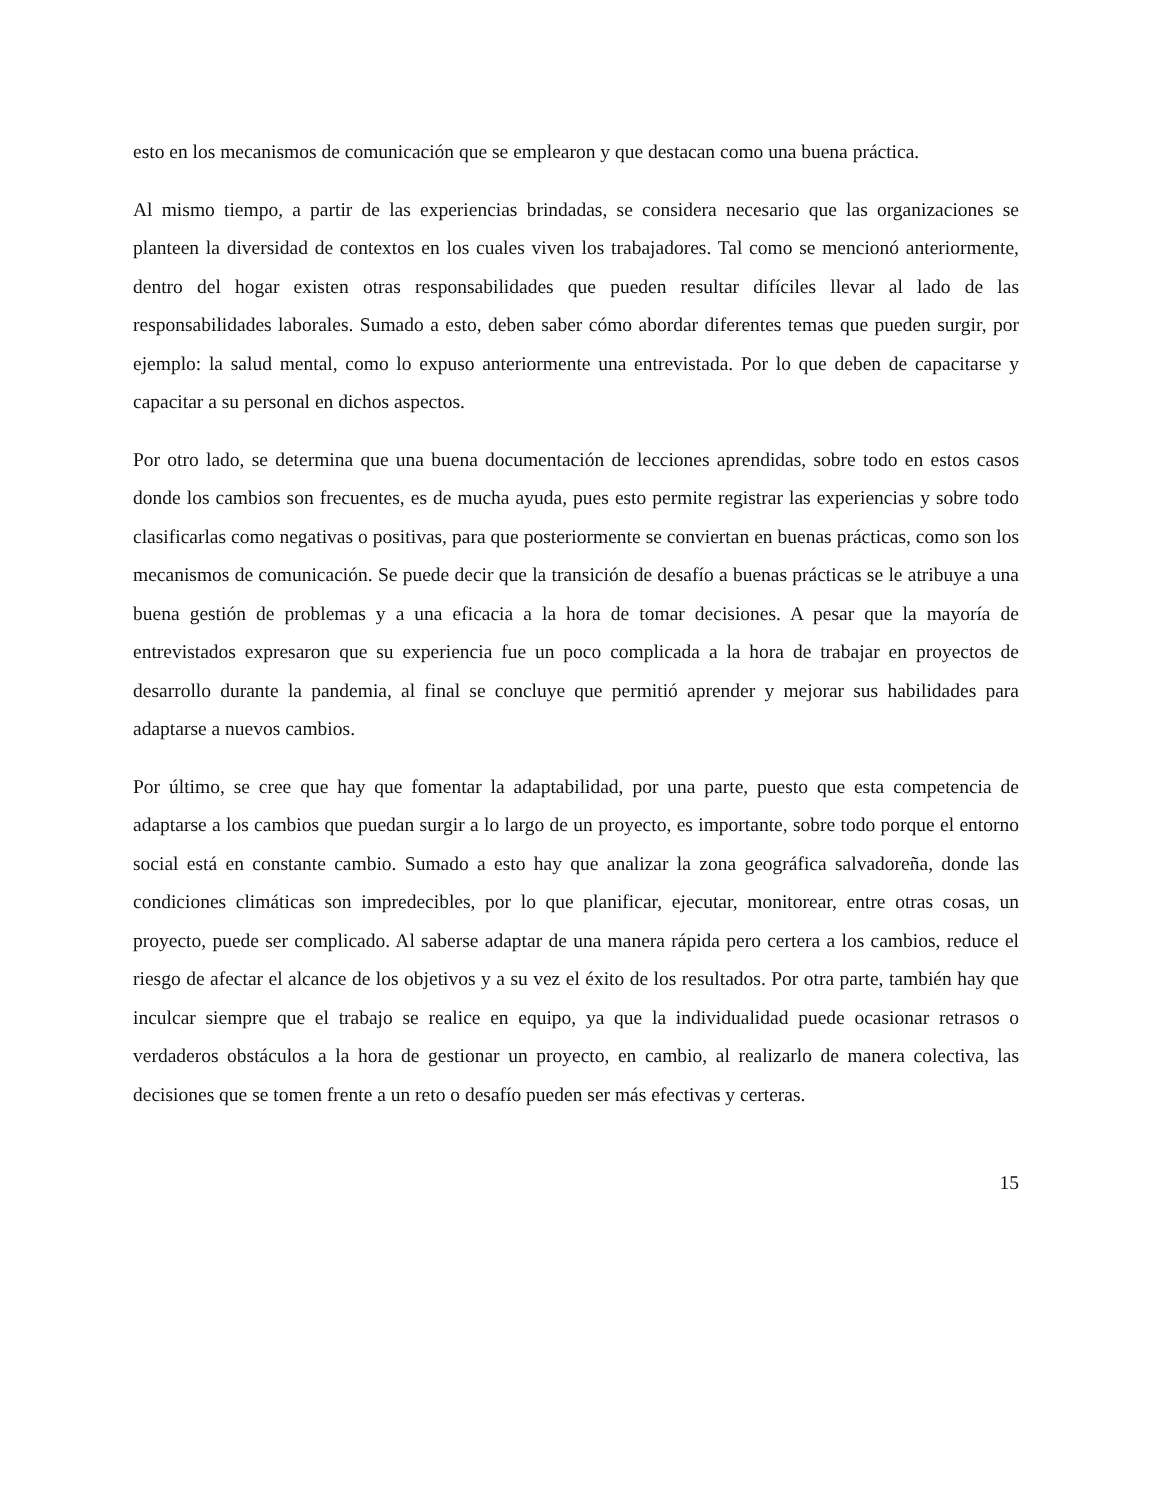esto en los mecanismos de comunicación que se emplearon y que destacan como una buena práctica.
Al mismo tiempo, a partir de las experiencias brindadas, se considera necesario que las organizaciones se planteen la diversidad de contextos en los cuales viven los trabajadores. Tal como se mencionó anteriormente, dentro del hogar existen otras responsabilidades que pueden resultar difíciles llevar al lado de las responsabilidades laborales. Sumado a esto, deben saber cómo abordar diferentes temas que pueden surgir, por ejemplo: la salud mental, como lo expuso anteriormente una entrevistada. Por lo que deben de capacitarse y capacitar a su personal en dichos aspectos.
Por otro lado, se determina que una buena documentación de lecciones aprendidas, sobre todo en estos casos donde los cambios son frecuentes, es de mucha ayuda, pues esto permite registrar las experiencias y sobre todo clasificarlas como negativas o positivas, para que posteriormente se conviertan en buenas prácticas, como son los mecanismos de comunicación. Se puede decir que la transición de desafío a buenas prácticas se le atribuye a una buena gestión de problemas y a una eficacia a la hora de tomar decisiones. A pesar que la mayoría de entrevistados expresaron que su experiencia fue un poco complicada a la hora de trabajar en proyectos de desarrollo durante la pandemia, al final se concluye que permitió aprender y mejorar sus habilidades para adaptarse a nuevos cambios.
Por último, se cree que hay que fomentar la adaptabilidad, por una parte, puesto que esta competencia de adaptarse a los cambios que puedan surgir a lo largo de un proyecto, es importante, sobre todo porque el entorno social está en constante cambio. Sumado a esto hay que analizar la zona geográfica salvadoreña, donde las condiciones climáticas son impredecibles, por lo que planificar, ejecutar, monitorear, entre otras cosas, un proyecto, puede ser complicado. Al saberse adaptar de una manera rápida pero certera a los cambios, reduce el riesgo de afectar el alcance de los objetivos y a su vez el éxito de los resultados. Por otra parte, también hay que inculcar siempre que el trabajo se realice en equipo, ya que la individualidad puede ocasionar retrasos o verdaderos obstáculos a la hora de gestionar un proyecto, en cambio, al realizarlo de manera colectiva, las decisiones que se tomen frente a un reto o desafío pueden ser más efectivas y certeras.
15